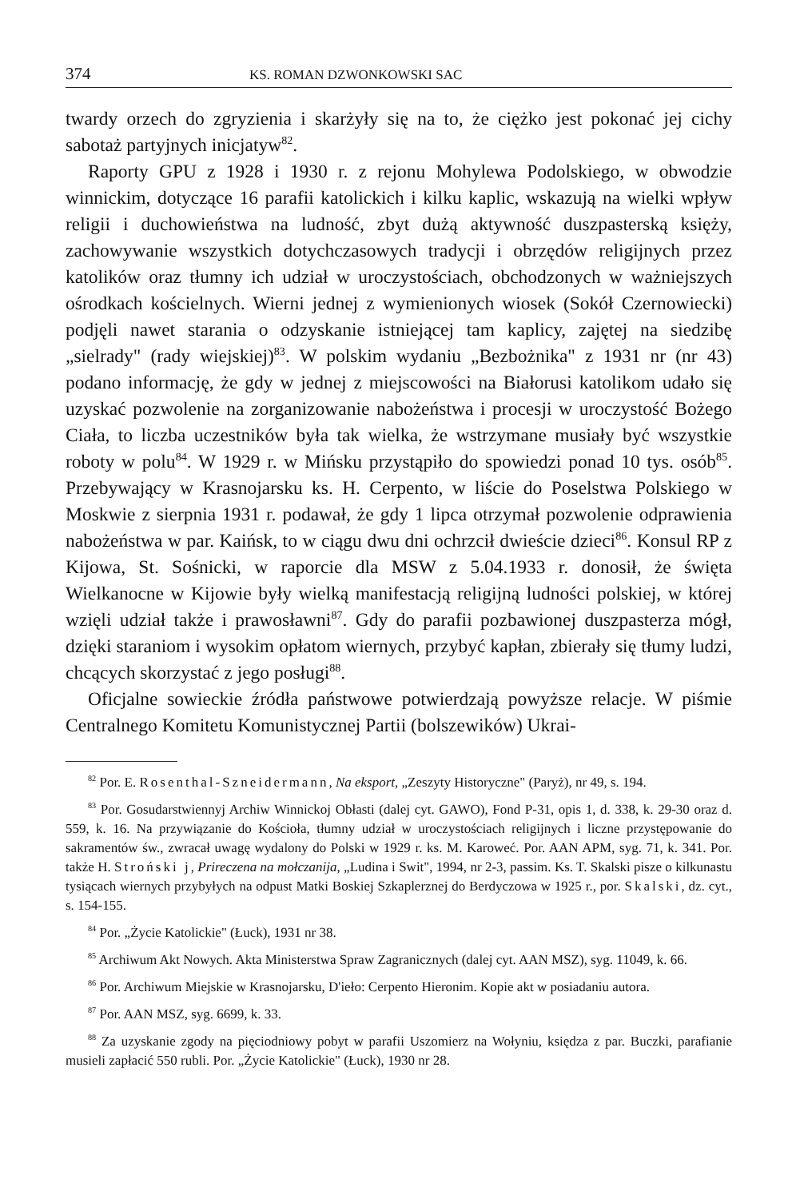374 KS. ROMAN DZWONKOWSKI SAC
twardy orzech do zgryzienia i skarżyły się na to, że ciężko jest pokonać jej cichy sabotaż partyjnych inicjatyw<sup>82</sup>.
Raporty GPU z 1928 i 1930 r. z rejonu Mohylewa Podolskiego, w obwodzie winnickim, dotyczące 16 parafii katolickich i kilku kaplic, wskazują na wielki wpływ religii i duchowieństwa na ludność, zbyt dużą aktywność duszpasterską księży, zachowywanie wszystkich dotychczasowych tradycji i obrzędów religijnych przez katolików oraz tłumny ich udział w uroczystościach, obchodzonych w ważniejszych ośrodkach kościelnych. Wierni jednej z wymienionych wiosek (Sokół Czernowiecki) podjęli nawet starania o odzyskanie istniejącej tam kaplicy, zajętej na siedzibę „sielrady" (rady wiejskiej)<sup>83</sup>. W polskim wydaniu „Bezbożnika" z 1931 nr (nr 43) podano informację, że gdy w jednej z miejscowości na Białorusi katolikom udało się uzyskać pozwolenie na zorganizowanie nabożeństwa i procesji w uroczystość Bożego Ciała, to liczba uczestników była tak wielka, że wstrzymane musiały być wszystkie roboty w polu<sup>84</sup>. W 1929 r. w Mińsku przystąpiło do spowiedzi ponad 10 tys. osób<sup>85</sup>. Przebywający w Krasnojarsku ks. H. Cerpento, w liście do Poselstwa Polskiego w Moskwie z sierpnia 1931 r. podawał, że gdy 1 lipca otrzymał pozwolenie odprawienia nabożeństwa w par. Kaińsk, to w ciągu dwu dni ochrzcił dwieście dzieci<sup>86</sup>. Konsul RP z Kijowa, St. Sośnicki, w raporcie dla MSW z 5.04.1933 r. donosił, że święta Wielkanocne w Kijowie były wielką manifestacją religijną ludności polskiej, w której wzięli udział także i prawosławni<sup>87</sup>. Gdy do parafii pozbawionej duszpasterza mógł, dzięki staraniom i wysokim opłatom wiernych, przybyć kapłan, zbierały się tłumy ludzi, chcących skorzystać z jego posługi<sup>88</sup>.
Oficjalne sowieckie źródła państwowe potwierdzają powyższe relacje. W piśmie Centralnego Komitetu Komunistycznej Partii (bolszewików) Ukrai-
<sup>82</sup> Por. E. Rosenthal-Szneidermann, Na eksport, „Zeszyty Historyczne" (Paryż), nr 49, s. 194.
<sup>83</sup> Por. Gosudarstwiennyj Archiw Winnickoj Obłasti (dalej cyt. GAWO), Fond P-31, opis 1, d. 338, k. 29-30 oraz d. 559, k. 16. Na przywiązanie do Kościoła, tłumny udział w uroczystościach religijnych i liczne przystępowanie do sakramentów św., zwracał uwagę wydalony do Polski w 1929 r. ks. M. Karoweć. Por. AAN APM, syg. 71, k. 341. Por. także H. Stroński j, Prireczena na mołczanija, „Ludina i Swit", 1994, nr 2-3, passim. Ks. T. Skalski pisze o kilkunastu tysiącach wiernych przybyłych na odpust Matki Boskiej Szkaplerznej do Berdyczowa w 1925 r., por. Skalski, dz. cyt., s. 154-155.
<sup>84</sup> Por. „Życie Katolickie" (Łuck), 1931 nr 38.
<sup>85</sup> Archiwum Akt Nowych. Akta Ministerstwa Spraw Zagranicznych (dalej cyt. AAN MSZ), syg. 11049, k. 66.
<sup>86</sup> Por. Archiwum Miejskie w Krasnojarsku, D'ieło: Cerpento Hieronim. Kopie akt w posiadaniu autora.
<sup>87</sup> Por. AAN MSZ, syg. 6699, k. 33.
<sup>88</sup> Za uzyskanie zgody na pięciodniowy pobyt w parafii Uszomierz na Wołyniu, księdza z par. Buczki, parafianie musieli zapłacić 550 rubli. Por. „Życie Katolickie" (Łuck), 1930 nr 28.